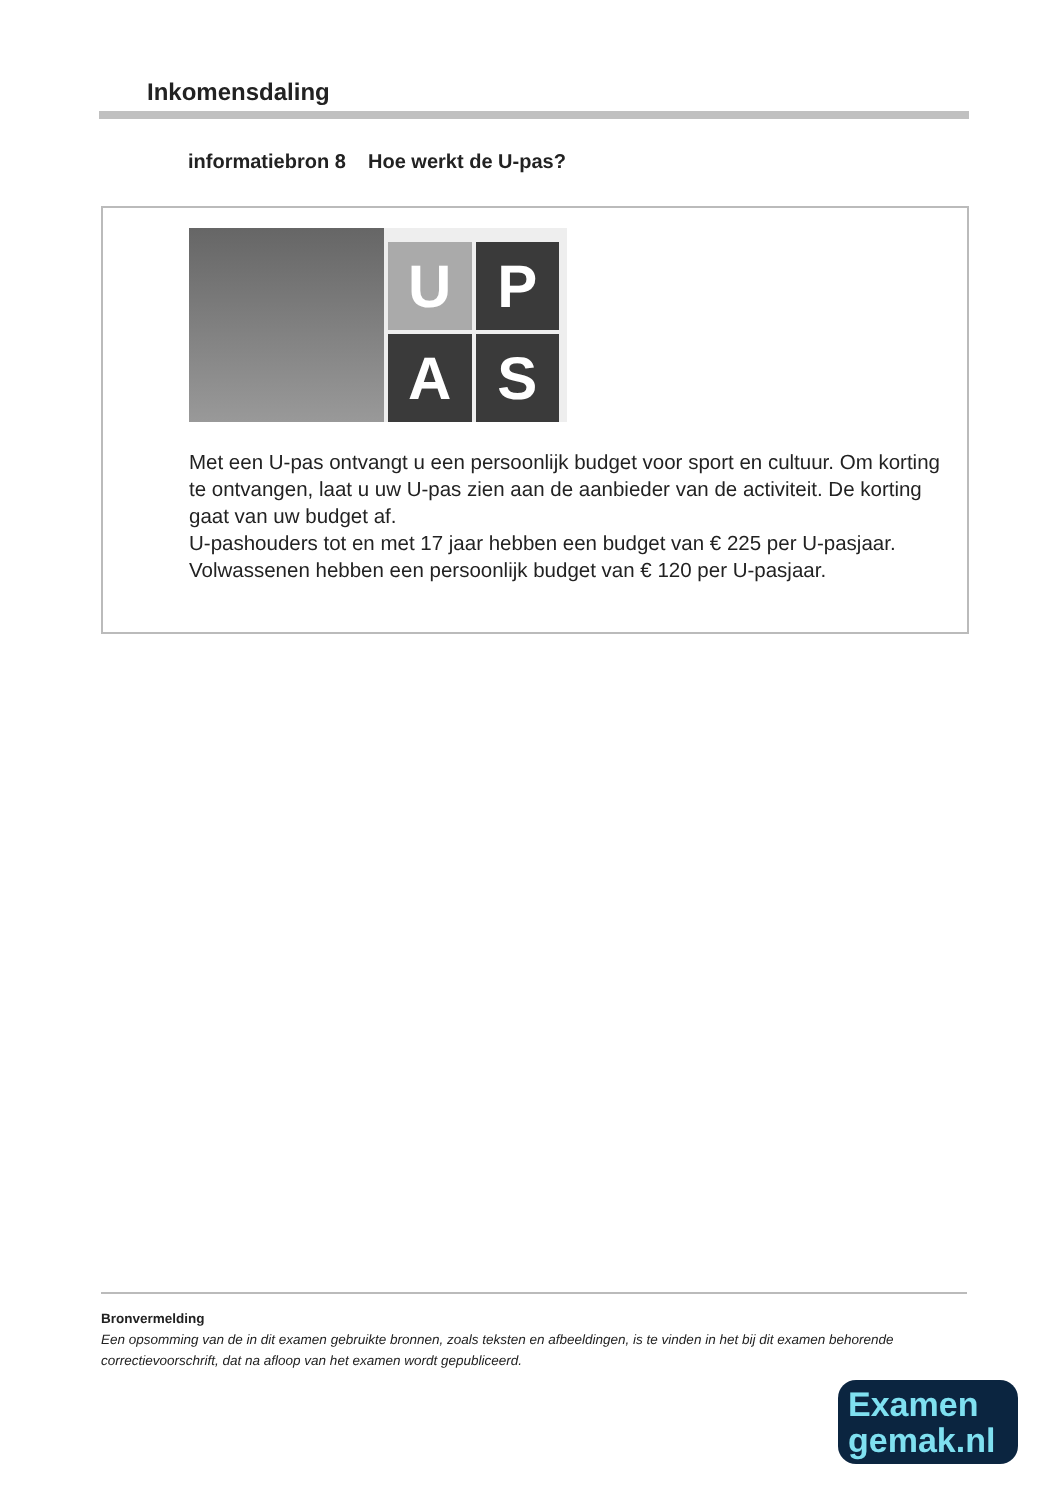Inkomensdaling
informatiebron 8 Hoe werkt de U-pas?
U
P
A
S
Met een U-pas ontvangt u een persoonlijk budget voor sport en cultuur. Om korting te ontvangen, laat u uw U-pas zien aan de aanbieder van de activiteit. De korting gaat van uw budget af.
U-pashouders tot en met 17 jaar hebben een budget van € 225 per U-pasjaar. Volwassenen hebben een persoonlijk budget van € 120 per U-pasjaar.
Bronvermelding
Een opsomming van de in dit examen gebruikte bronnen, zoals teksten en afbeeldingen, is te vinden in het bij dit examen behorende correctievoorschrift, dat na afloop van het examen wordt gepubliceerd.
Examen
gemak.nl